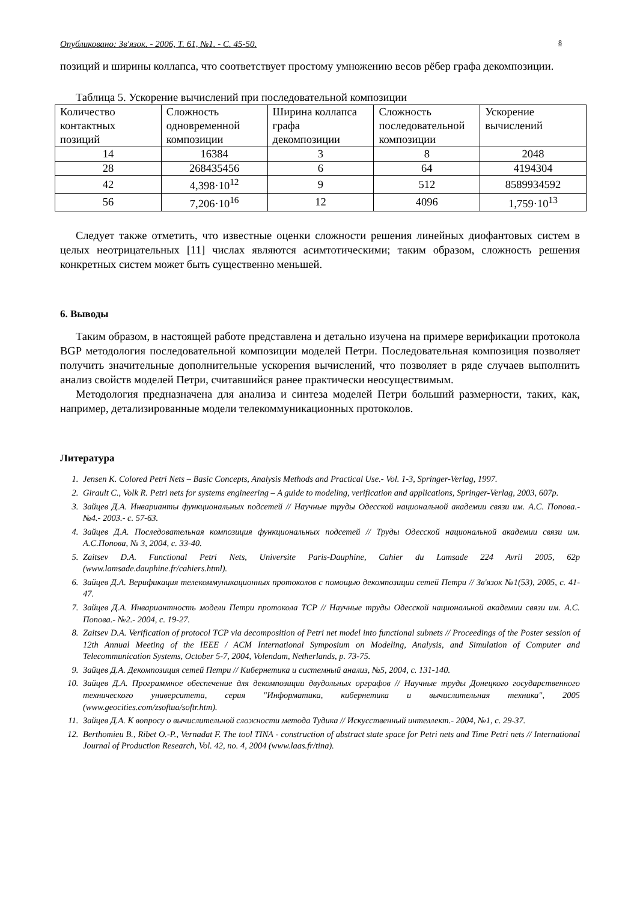Опубликовано: Зв'язок. - 2006, Т. 61, №1. - С. 45-50. 8
позиций и ширины коллапса, что соответствует простому умножению весов рёбер графа декомпозиции.
Таблица 5. Ускорение вычислений при последовательной композиции
| Количество контактных позиций | Сложность одновременной композиции | Ширина коллапса графа декомпозиции | Сложность последовательной композиции | Ускорение вычислений |
| --- | --- | --- | --- | --- |
| 14 | 16384 | 3 | 8 | 2048 |
| 28 | 268435456 | 6 | 64 | 4194304 |
| 42 | 4,398·10<sup>12</sup> | 9 | 512 | 8589934592 |
| 56 | 7,206·10<sup>16</sup> | 12 | 4096 | 1,759·10<sup>13</sup> |
Следует также отметить, что известные оценки сложности решения линейных диофантовых систем в целых неотрицательных [11] числах являются асимтотическими; таким образом, сложность решения конкретных систем может быть существенно меньшей.
6. Выводы
Таким образом, в настоящей работе представлена и детально изучена на примере верификации протокола BGP методология последовательной композиции моделей Петри. Последовательная композиция позволяет получить значительные дополнительные ускорения вычислений, что позволяет в ряде случаев выполнить анализ свойств моделей Петри, считавшийся ранее практически неосуществимым.
Методология предназначена для анализа и синтеза моделей Петри больший размерности, таких, как, например, детализированные модели телекоммуникационных протоколов.
Литература
1. Jensen K. Colored Petri Nets – Basic Concepts, Analysis Methods and Practical Use.- Vol. 1-3, Springer-Verlag, 1997.
2. Girault C., Volk R. Petri nets for systems engineering – A guide to modeling, verification and applications, Springer-Verlag, 2003, 607p.
3. Зайцев Д.А. Инварианты функциональных подсетей // Научные труды Одесской национальной академии связи им. А.С. Попова.- №4.- 2003.- с. 57-63.
4. Зайцев Д.А. Последовательная композиция функциональных подсетей // Труды Одесской национальной академии связи им. А.С.Попова, № 3, 2004, с. 33-40.
5. Zaitsev D.A. Functional Petri Nets, Universite Paris-Dauphine, Cahier du Lamsade 224 Avril 2005, 62p (www.lamsade.dauphine.fr/cahiers.html).
6. Зайцев Д.А. Верификация телекоммуникационных протоколов с помощью декомпозиции сетей Петри // Зв'язок №1(53), 2005, с. 41-47.
7. Зайцев Д.А. Инвариантность модели Петри протокола TCP // Научные труды Одесской национальной академии связи им. А.С. Попова.- №2.- 2004, с. 19-27.
8. Zaitsev D.A. Verification of protocol TCP via decomposition of Petri net model into functional subnets // Proceedings of the Poster session of 12th Annual Meeting of the IEEE / ACM International Symposium on Modeling, Analysis, and Simulation of Computer and Telecommunication Systems, October 5-7, 2004, Volendam, Netherlands, p. 73-75.
9. Зайцев Д.А. Декомпозиция сетей Петри // Кибернетика и системный анализ, №5, 2004, с. 131-140.
10. Зайцев Д.А. Программное обеспечение для декомпозиции двудольных орграфов // Научные труды Донецкого государственного технического университета, серия "Информатика, кибернетика и вычислительная техника", 2005 (www.geocities.com/zsoftua/softr.htm).
11. Зайцев Д.А. К вопросу о вычислительной сложности метода Тудика // Искусственный интеллект.- 2004, №1, с. 29-37.
12. Berthomieu B., Ribet O.-P., Vernadat F. The tool TINA - construction of abstract state space for Petri nets and Time Petri nets // International Journal of Production Research, Vol. 42, no. 4, 2004 (www.laas.fr/tina).